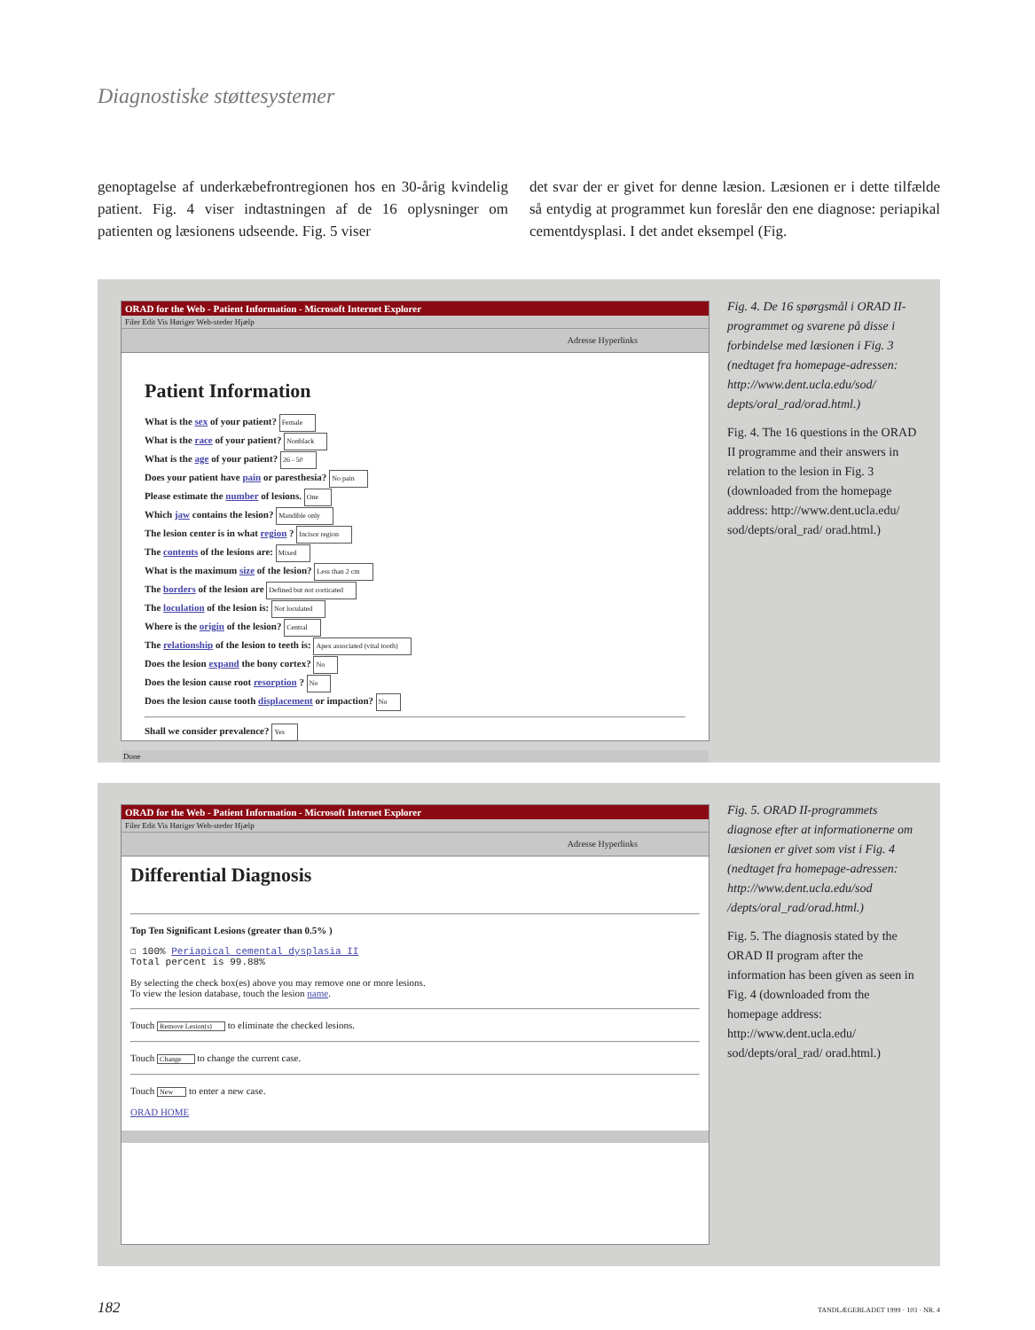Diagnostiske støttesystemer
genoptagelse af underkæbefrontregionen hos en 30-årig kvindelig patient. Fig. 4 viser indtastningen af de 16 oplysninger om patienten og læsionens udseende. Fig. 5 viser
det svar der er givet for denne læsion. Læsionen er i dette tilfælde så entydig at programmet kun foreslår den ene diagnose: periapikal cementdysplasi. I det andet eksempel (Fig.
ORAD for the Web - Patient Information - Microsoft Internet Explorer
Filer Edit Vis Høriger Web-steder Hjælp
Adresse Hyperlinks
Patient Information
What is the sex of your patient? Female
What is the race of your patient? Nonblack
What is the age of your patient? 26 - 50
Does your patient have pain or paresthesia? No pain
Please estimate the number of lesions. One
Which jaw contains the lesion? Mandible only
The lesion center is in what region ? Incisor region
The contents of the lesions are: Mixed
What is the maximum size of the lesion? Less than 2 cm
The borders of the lesion are Defined but not corticated
The loculation of the lesion is: Not loculated
Where is the origin of the lesion? Central
The relationship of the lesion to teeth is: Apex associated (vital tooth)
Does the lesion expand the bony cortex? No
Does the lesion cause root resorption ? No
Does the lesion cause tooth displacement or impaction? No
Shall we consider prevalence? Yes
Done
Fig. 4. De 16 spørgsmål i ORAD II-programmet og svarene på disse i forbindelse med læsionen i Fig. 3 (nedtaget fra homepage-adressen: http://www.dent.ucla.edu/sod/ depts/oral_rad/orad.html.)
Fig. 4. The 16 questions in the ORAD II programme and their answers in relation to the lesion in Fig. 3 (downloaded from the homepage address: http://www.dent.ucla.edu/ sod/depts/oral_rad/ orad.html.)
ORAD for the Web - Patient Information - Microsoft Internet Explorer
Filer Edit Vis Høriger Web-steder Hjælp
Adresse Hyperlinks
Differential Diagnosis
Top Ten Significant Lesions (greater than 0.5% )
☐ 100% Periapical cemental dysplasia II
Total percent is 99.88%
By selecting the check box(es) above you may remove one or more lesions.
To view the lesion database, touch the lesion name.
Touch Remove Lesion(s) to eliminate the checked lesions.
Touch Change to change the current case.
Touch New to enter a new case.
ORAD HOME
Fig. 5. ORAD II-programmets diagnose efter at informationerne om læsionen er givet som vist i Fig. 4 (nedtaget fra homepage-adressen: http://www.dent.ucla.edu/sod /depts/oral_rad/orad.html.)
Fig. 5. The diagnosis stated by the ORAD II program after the information has been given as seen in Fig. 4 (downloaded from the homepage address: http://www.dent.ucla.edu/ sod/depts/oral_rad/ orad.html.)
182 TANDLÆGEBLADET 1999 · 103 · NR. 4